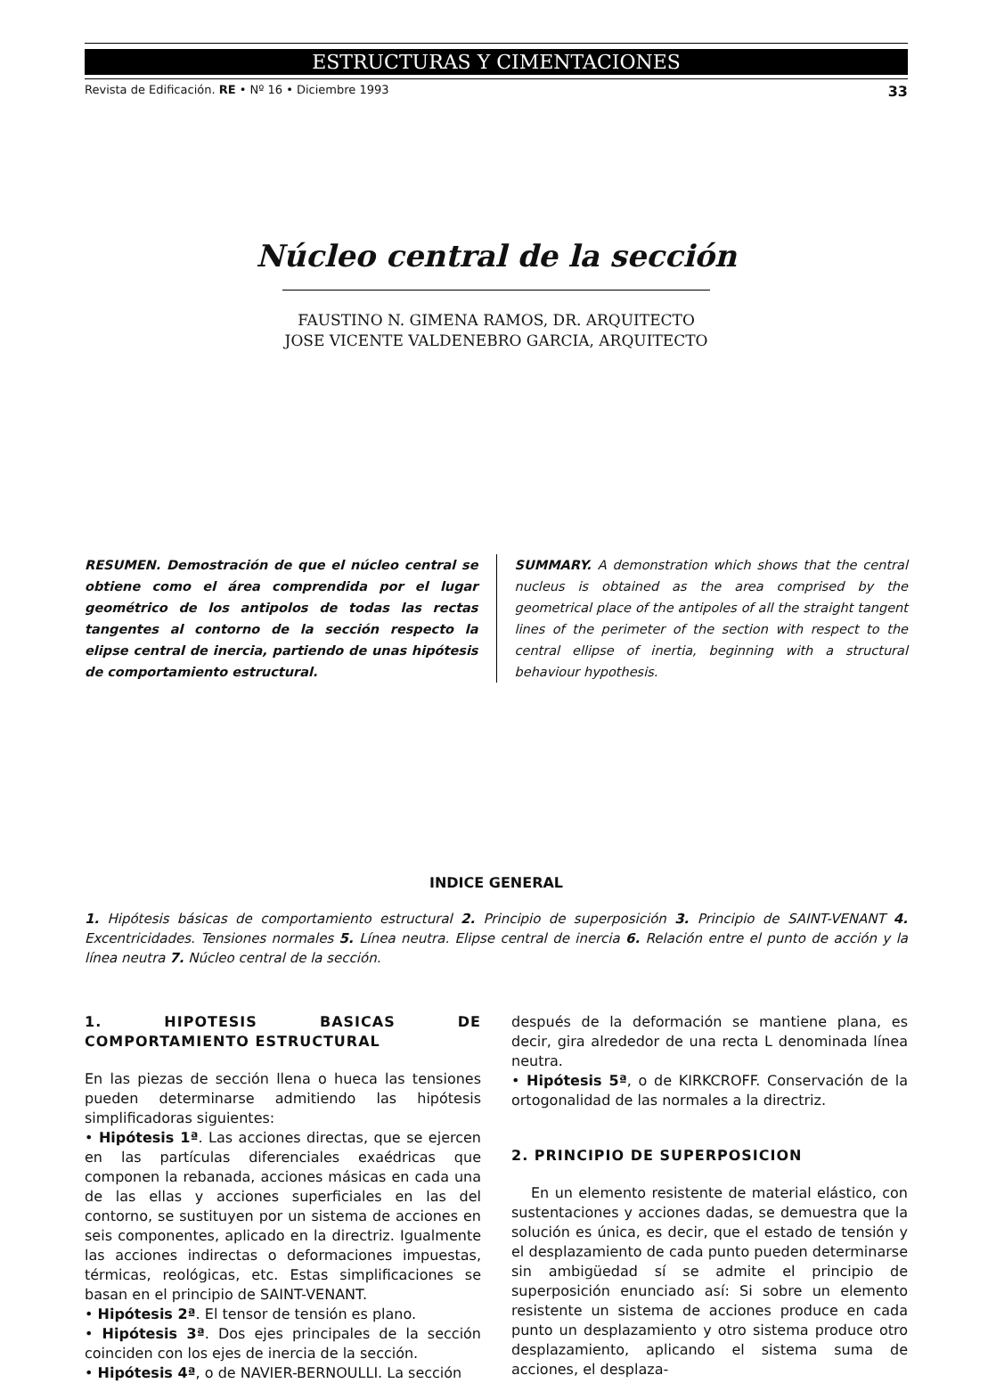ESTRUCTURAS Y CIMENTACIONES
Revista de Edificación. RE • Nº 16 • Diciembre 1993 33
Núcleo central de la sección
FAUSTINO N. GIMENA RAMOS, DR. ARQUITECTO
JOSE VICENTE VALDENEBRO GARCIA, ARQUITECTO
RESUMEN. Demostración de que el núcleo central se obtiene como el área comprendida por el lugar geométrico de los antipolos de todas las rectas tangentes al contorno de la sección respecto la elipse central de inercia, partiendo de unas hipótesis de comportamiento estructural.
SUMMARY. A demonstration which shows that the central nucleus is obtained as the area comprised by the geometrical place of the antipoles of all the straight tangent lines of the perimeter of the section with respect to the central ellipse of inertia, beginning with a structural behaviour hypothesis.
INDICE GENERAL
1. Hipótesis básicas de comportamiento estructural 2. Principio de superposición 3. Principio de SAINT-VENANT 4. Excentricidades. Tensiones normales 5. Línea neutra. Elipse central de inercia 6. Relación entre el punto de acción y la línea neutra 7. Núcleo central de la sección.
1. HIPOTESIS BASICAS DE COMPORTAMIENTO ESTRUCTURAL
En las piezas de sección llena o hueca las tensiones pueden determinarse admitiendo las hipótesis simplificadoras siguientes:
• Hipótesis 1ª. Las acciones directas, que se ejercen en las partículas diferenciales exaédricas que componen la rebanada, acciones másicas en cada una de las ellas y acciones superficiales en las del contorno, se sustituyen por un sistema de acciones en seis componentes, aplicado en la directriz. Igualmente las acciones indirectas o deformaciones impuestas, térmicas, reológicas, etc. Estas simplificaciones se basan en el principio de SAINT-VENANT.
• Hipótesis 2ª. El tensor de tensión es plano.
• Hipótesis 3ª. Dos ejes principales de la sección coinciden con los ejes de inercia de la sección.
• Hipótesis 4ª, o de NAVIER-BERNOULLI. La sección
después de la deformación se mantiene plana, es decir, gira alrededor de una recta L denominada línea neutra.
• Hipótesis 5ª, o de KIRKCROFF. Conservación de la ortogonalidad de las normales a la directriz.
2. PRINCIPIO DE SUPERPOSICION
En un elemento resistente de material elástico, con sustentaciones y acciones dadas, se demuestra que la solución es única, es decir, que el estado de tensión y el desplazamiento de cada punto pueden determinarse sin ambigüedad sí se admite el principio de superposición enunciado así: Si sobre un elemento resistente un sistema de acciones produce en cada punto un desplazamiento y otro sistema produce otro desplazamiento, aplicando el sistema suma de acciones, el desplaza-